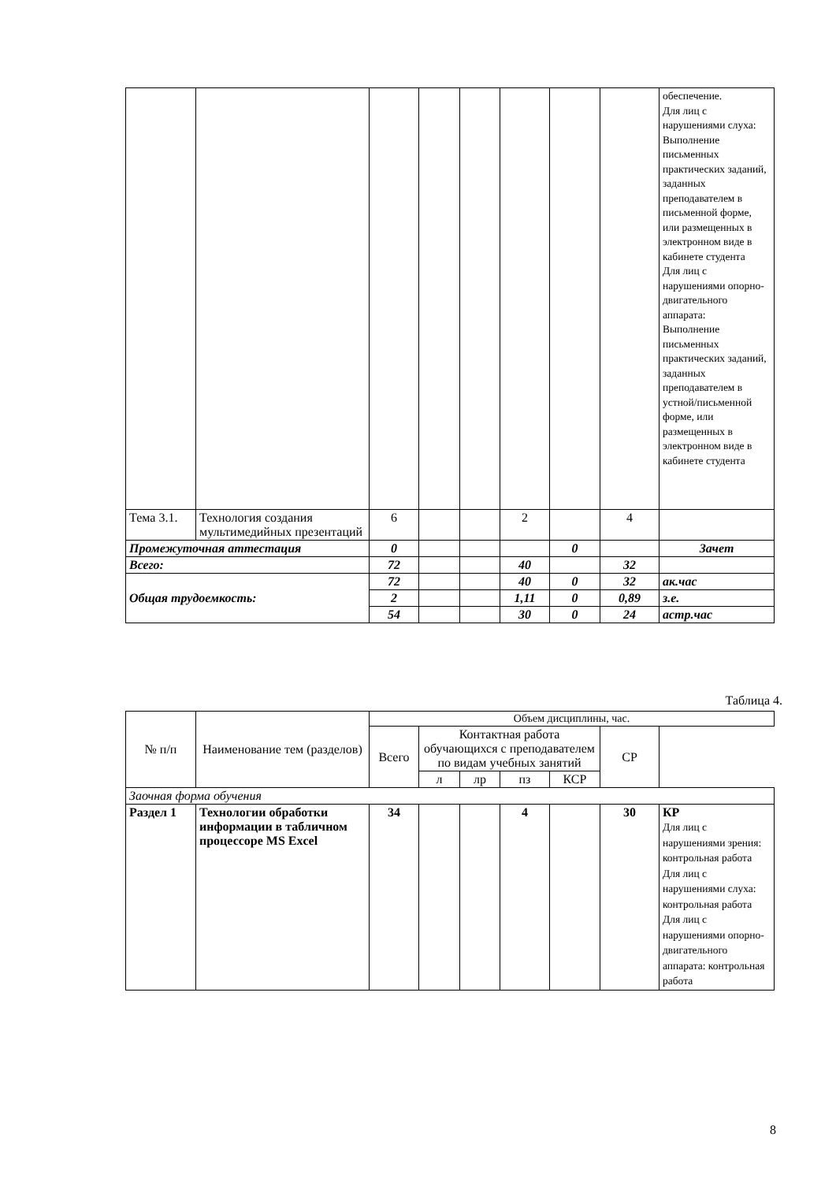| | | | | | | | | обеспечение. Для лиц с нарушениями слуха: Выполнение письменных практических заданий, заданных преподавателем в письменной форме, или размещенных в электронном виде в кабинете студента Для лиц с нарушениями опорно-двигательного аппарата: Выполнение письменных практических заданий, заданных преподавателем в устной/письменной форме, или размещенных в электронном виде в кабинете студента |
| Тема 3.1. | Технология создания мультимедийных презентаций | 6 | | | 2 | | 4 | |
| Промежуточная аттестация | | 0 | | | | 0 | | Зачет |
| Всего: | | 72 | | | 40 | | 32 | |
| Общая трудоемкость: | | 72 | | | 40 | 0 | 32 | ак.час |
| | | 2 | | | 1,11 | 0 | 0,89 | з.е. |
| | | 54 | | | 30 | 0 | 24 | астр.час |
Таблица 4.
| № п/п | Наименование тем (разделов) | Объем дисциплины, час. | | | | | | |
| --- | --- | --- | --- | --- | --- | --- | --- | --- |
| | | Всего | Контактная работа обучающихся с преподавателем по видам учебных занятий | | | | СР | |
| | | | л | лр | пз | КСР | | |
| Заочная форма обучения | | | | | | | | |
| Раздел 1 | Технологии обработки информации в табличном процессоре MS Excel | 34 | | | 4 | | 30 | КР Для лиц с нарушениями зрения: контрольная работа Для лиц с нарушениями слуха: контрольная работа Для лиц с нарушениями опорно-двигательного аппарата: контрольная работа |
8